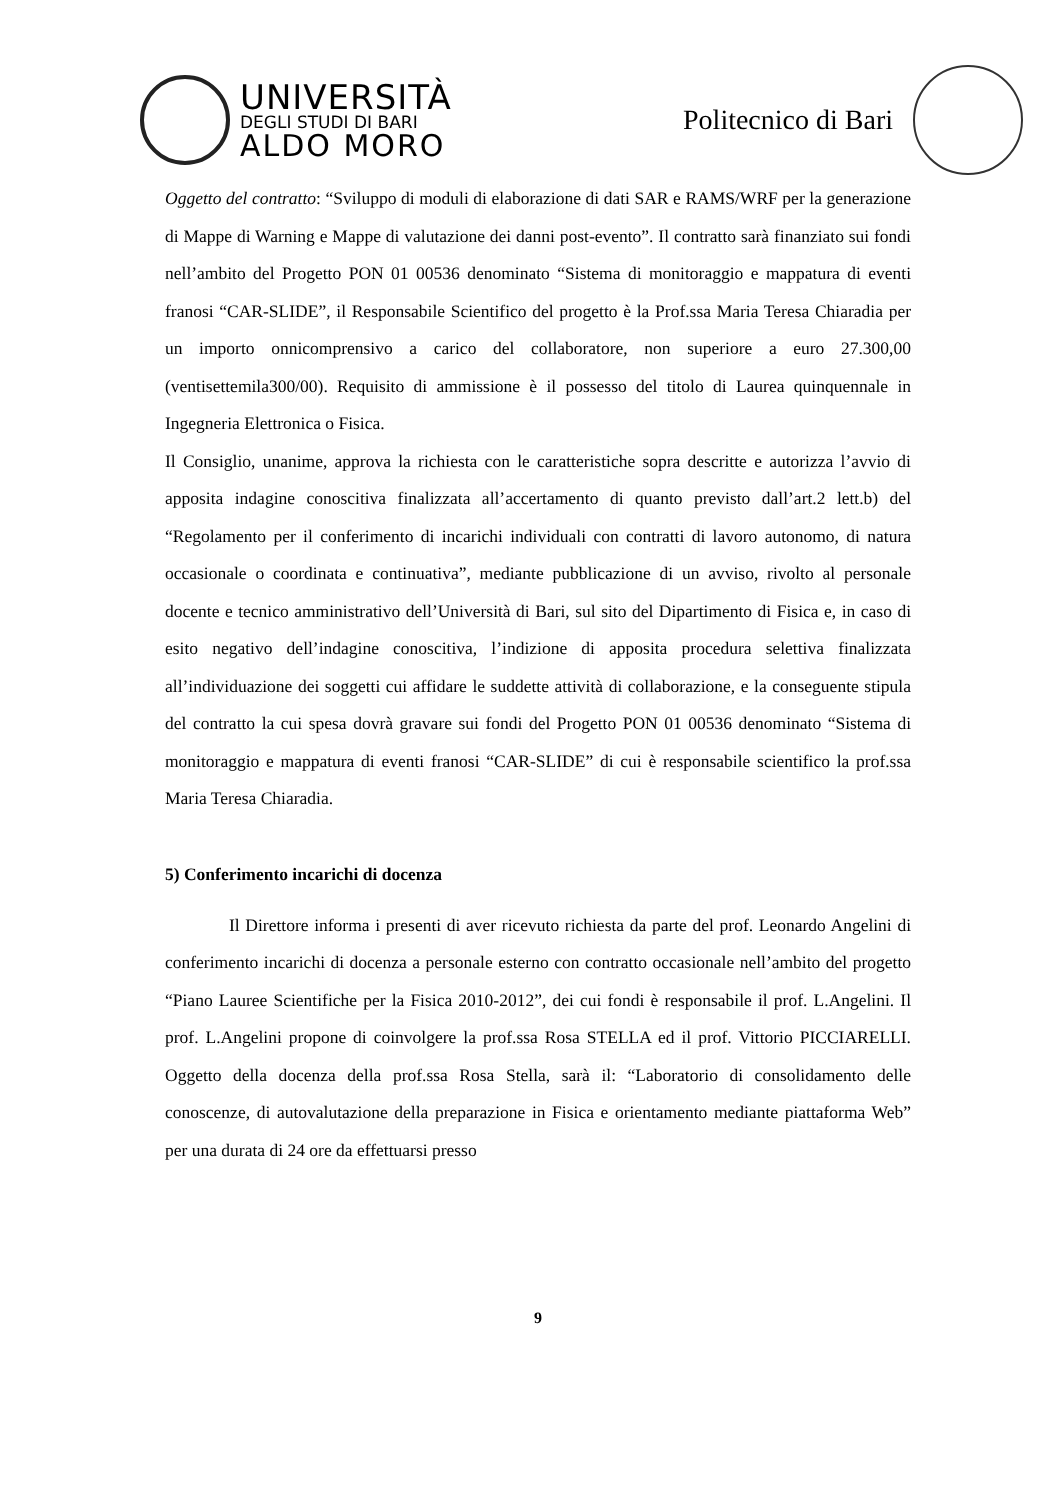UNIVERSITÀ
DEGLI STUDI DI BARI
ALDO MORO
Politecnico di Bari
Oggetto del contratto: “Sviluppo di moduli di elaborazione di dati SAR e RAMS/WRF per la generazione di Mappe di Warning e Mappe di valutazione dei danni post-evento”. Il contratto sarà finanziato sui fondi nell’ambito del Progetto PON 01 00536 denominato “Sistema di monitoraggio e mappatura di eventi franosi “CAR-SLIDE”, il Responsabile Scientifico del progetto è la Prof.ssa Maria Teresa Chiaradia per un importo onnicomprensivo a carico del collaboratore, non superiore a euro 27.300,00 (ventisettemila300/00). Requisito di ammissione è il possesso del titolo di Laurea quinquennale in Ingegneria Elettronica o Fisica.
Il Consiglio, unanime, approva la richiesta con le caratteristiche sopra descritte e autorizza l’avvio di apposita indagine conoscitiva finalizzata all’accertamento di quanto previsto dall’art.2 lett.b) del “Regolamento per il conferimento di incarichi individuali con contratti di lavoro autonomo, di natura occasionale o coordinata e continuativa”, mediante pubblicazione di un avviso, rivolto al personale docente e tecnico amministrativo dell’Università di Bari, sul sito del Dipartimento di Fisica e, in caso di esito negativo dell’indagine conoscitiva, l’indizione di apposita procedura selettiva finalizzata all’individuazione dei soggetti cui affidare le suddette attività di collaborazione, e la conseguente stipula del contratto la cui spesa dovrà gravare sui fondi del Progetto PON 01 00536 denominato “Sistema di monitoraggio e mappatura di eventi franosi “CAR-SLIDE” di cui è responsabile scientifico la prof.ssa Maria Teresa Chiaradia.
5) Conferimento incarichi di docenza
Il Direttore informa i presenti di aver ricevuto richiesta da parte del prof. Leonardo Angelini di conferimento incarichi di docenza a personale esterno con contratto occasionale nell’ambito del progetto “Piano Lauree Scientifiche per la Fisica 2010-2012”, dei cui fondi è responsabile il prof. L.Angelini. Il prof. L.Angelini propone di coinvolgere la prof.ssa Rosa STELLA ed il prof. Vittorio PICCIARELLI. Oggetto della docenza della prof.ssa Rosa Stella, sarà il: “Laboratorio di consolidamento delle conoscenze, di autovalutazione della preparazione in Fisica e orientamento mediante piattaforma Web” per una durata di 24 ore da effettuarsi presso
9